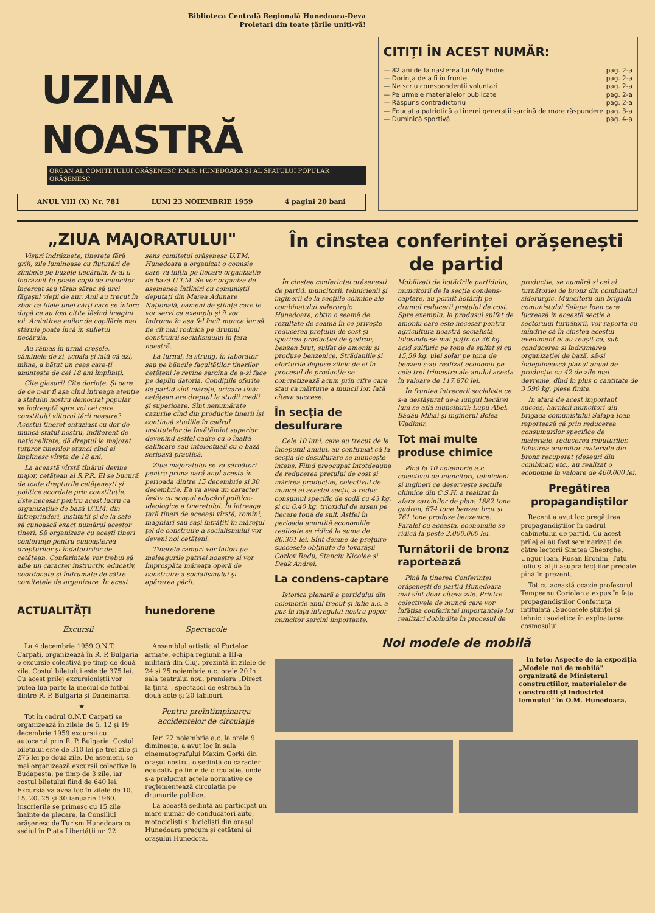Biblioteca Centrală Regională Hunedoara-Deva
Proletari din toate țările uniți-vă!
UZINA NOASTRĂ
ORGAN AL COMITETULUI ORĂȘENESC P.M.R. HUNEDOARA ȘI AL SFATULUI POPULAR ORĂȘENESC
ANUL VIII (X) Nr. 781 LUNI 23 NOIEMBRIE 1959 4 pagini 20 bani
CITIȚI ÎN ACEST NUMĂR:
— 82 ani de la nașterea lui Ady Endre pag. 2-a
— Dorința de a fi în frunte pag. 2-a
— Ne scriu corespondenții voluntari pag. 2-a
— Pe urmele materialelor publicate pag. 2-a
— Răspuns contradictoriu pag. 2-a
— Educația patriotică a tinerei generații sarcină de mare răspundere pag. 3-a
— Duminică sportivă pag. 4-a
„ZIUA MAJORATULUI"
Visuri îndrăznețe, tinerețe fără griji, zile luminoase cu fluturări de zîmbete pe buzele fiecăruia. N-ai fi îndrăznit tu poate copil de muncitor încercat sau țăran sărac să urci făgașul vieții de aur. Anii au trecut în zbor ca filele unei cărți care se întorc după ce au fost citite lăsînd imagini vii. Amintirea anilor de copilărie mai stăruie poate încă în sufletul fiecăruia.
Au rămas în urmă creșele, căminele de zi, școala și iată că azi, mîine, a bătut un ceas care-ți amintește de cei 18 ani împliniți.
Cîte glasuri! Cîte dorințe. Și oare de ce n-ar fi așa cînd întreaga atenție a statului nostru democrat popular se îndreaptă spre voi cei care constituiți viitorul țării noastre? Acestui tineret entuziast cu dor de muncă statul nostru, indiferent de naționalitate, dă dreptul la majorat tuturor tinerilor atunci cînd ei împlinesc vîrsta de 18 ani.
La această vîrstă tînărul devine major, cetățean al R.P.R. El se bucură de toate drepturile cetățenești și politice acordate prin constituție. Este necesar pentru acest lucru ca organizațiile de bază U.T.M. din întreprinderi, instituții și de la sate să cunoască exact numărul acestor tineri. Să organizeze cu acești tineri conferințe pentru cunoașterea drepturilor și îndatoririlor de cetățean. Conferințele vor trebui să aibe un caracter instructiv, educativ, coordonate și îndrumate de către comitetele de organizare. În acest sens comitetul orășenesc U.T.M. Hunedoara a organizat o comisie care va iniția pe fiecare organizație de bază U.T.M. Se vor organiza de asemenea întîlniri cu comuniștii deputați din Marea Adunare Națională, oameni de știință care le vor servi ca exemplu și îi vor îndruma în așa fel încît munca lor să fie cît mai rodnică pe drumul construirii socialismului în țara noastră.
La furnal, la strung, în laborator sau pe băncile facultăților tinerilor cetățeni le revine sarcina de a-și face pe deplin datoria. Condițiile oferite de partid sînt mărețe, oricare tînăr cetățean are dreptul la studii medii și superioare. Sînt nenumărate cazurile cînd din producție tinerii își continuă studiile în cadrul institutelor de învățămînt superior devenind astfel cadre cu o înaltă calificare sau intelectuali cu o bază serioasă practică.
Ziua majoratului se va sărbători pentru prima oară anul acesta în perioada dintre 15 decembrie și 30 decembrie. Ea va avea un caracter festiv cu scopul educării politico-ideologice a tineretului. În întreaga țară tineri de aceeași vîrstă, romîni, maghiari sau sași înfrățiți în mărețul țel de construire a socialismului vor deveni noi cetățeni.
Tinerele ramuri vor înflori pe meleagurile patriei noastre și vor împrospăta măreața operă de construire a socialismului și apărarea păcii.
ACTUALITĂȚI
Excursii
La 4 decembrie 1959 O.N.T. Carpați, organizează în R. P. Bulgaria o excursie colectivă pe timp de două zile. Costul biletului este de 375 lei. Cu acest prilej excursioniștii vor putea lua parte la meciul de fotbal dintre R. P. Bulgaria și Danemarca.
★
Tot în cadrul O.N.T. Carpați se organizează în zilele de 5, 12 și 19 decembrie 1959 excursii cu autocarul prin R. P. Bulgaria. Costul biletului este de 310 lei pe trei zile și 275 lei pe două zile. De asemeni, se mai organizează excursii colective la Budapesta, pe timp de 3 zile, iar costul biletului fiind de 640 lei. Excursia va avea loc în zilele de 10, 15, 20, 25 și 30 ianuarie 1960. Înscrierile se primesc cu 15 zile înainte de plecare, la Consiliul orășenesc de Turism Hunedoara cu sediul în Piața Libertății nr. 22.
hunedorene
Spectacole
Ansamblul artistic al Forțelor armate, echipa regiunii a III-a militară din Cluj, prezintă în zilele de 24 și 25 noiembrie a.c. orele 20 în sala teatrului nou, premiera „Direct la țintă", spectacol de estradă în două acte și 20 tablouri.
Pentru preîntîmpinarea accidentelor de circulație
Ieri 22 noiembrie a.c. la orele 9 dimineața, a avut loc în sala cinematografului Maxim Gorki din orașul nostru, o ședință cu caracter educativ pe linie de circulație, unde s-a prelucrat actele normative ce reglementează circulația pe drumurile publice.
La această ședință au participat un mare număr de conducători auto, motocicliști și bicicliști din orașul Hunedoara precum și cetățeni ai orașului Hunedora.
În cinstea conferinței orășenești de partid
În cinstea conferinței orășenești de partid, muncitorii, tehnicienii și inginerii de la secțiile chimice ale combinatului siderurgic Hunedoara, obțin o seamă de rezultate de seamă în ce privește reducerea prețului de cost și sporirea producției de gudron, benzen brut, sulfat de amoniu și produse benzenice. Strădaniile și eforturile depuse zilnic de ei în procesul de producție se concretizează acum prin cifre care stau ca mărturie a muncii lor. Iată cîteva succese:
În secția de desulfurare
Cele 10 luni, care au trecut de la începutul anului, au confirmat că la secția de desulfurare se muncește intens. Fiind preocupat întotdeauna de reducerea prețului de cost și mărirea producției, colectivul de muncă al acestei secții, a redus consumul specific de sodă cu 43 kg. și cu 6,40 kg. trioxidul de arsen pe fiecare tonă de sulf. Astfel în perioada amintită economiile realizate se ridică la suma de 86.361 lei. Sînt demne de prețuire succesele obținute de tovarășii Cozlov Radu, Stanciu Nicolae și Deak Andrei.
La condens-captare
Istorica plenară a partidului din noiembrie anul trecut și iulie a.c. a pus în fața întregului nostru popor muncitor sarcini importante. Mobilizați de hotărîrile partidului, muncitorii de la secția condens-captare, au pornit hotărîți pe drumul reducerii prețului de cost. Spre exemplu, la produsul sulfat de amoniu care este necesar pentru agricultura noastră socialistă, folosindu-se mai puțin cu 36 kg. acid sulfuric pe tona de sulfat și cu 15,59 kg. ulei solar pe tona de benzen s-au realizat economii pe cele trei trimestre ale anului acesta în valoare de 117.870 lei.
În fruntea întrecerii socialiste ce s-a desfășurat de-a lungul fiecărei luni se află muncitorii: Lupu Abel, Bădău Mihai și inginerul Bolea Vladimir.
Tot mai multe produse chimice
Pînă la 10 noiembrie a.c. colectivul de muncitori, tehnicieni și ingineri ce deservește secțiile chimice din C.S.H. a realizat în afara sarcinilor de plan: 1882 tone gudron, 674 tone benzen brut și 761 tone produse benzenice. Paralel cu aceasta, economiile se ridică la peste 2.000.000 lei.
Turnătorii de bronz raportează
Pînă la ținerea Conferinței orășenești de partid Hunedoara mai sînt doar cîteva zile. Printre colectivele de muncă care vor înfățișa conferinței importantele lor realizări dobîndite în procesul de producție, se numără și cel al turnătoriei de bronz din combinatul siderurgic. Muncitorii din brigada comunistului Salapa Ioan care lucrează în această secție a sectorului turnătorii, vor raporta cu mîndrie că în cinstea acestui eveniment ei au reușit ca, sub conducerea și îndrumarea organizației de bază, să-și îndeplinească planul anual de producție cu 42 de zile mai devreme, dînd în plus o cantitate de 3 590 kg. piese finite.
În afară de acest important succes, harnicii muncitori din brigada comunistului Salapa Ioan raportează că prin reducerea consumurilor specifice de materiale, reducerea rebuturilor, folosirea anumitor materiale din bronz recuperat (deșeuri din combinat) etc., au realizat o economie în valoare de 460.000 lei.
Pregătirea propagandiștilor
Recent a avut loc pregătirea propagandiștilor în cadrul cabinetului de partid. Cu acest prilej ei au fost seminarizați de către lectorii Simtea Gheorghe, Ungur Ioan, Rusan Eronim, Țuțu Iuliu și alții asupra lecțiilor predate pînă în prezent.
Tot cu această ocazie profesorul Tempeanu Coriolan a expus în fața propagandiștilor Conferința intitulată „Succesele științei și tehnicii sovietice în exploatarea cosmosului".
Noi modele de mobilă
In foto: Aspecte de la expoziția „Modele noi de mobilă" organizată de Ministerul construcțiilor, materialelor de construcții și industriei lemnului" în O.M. Hunedoara.